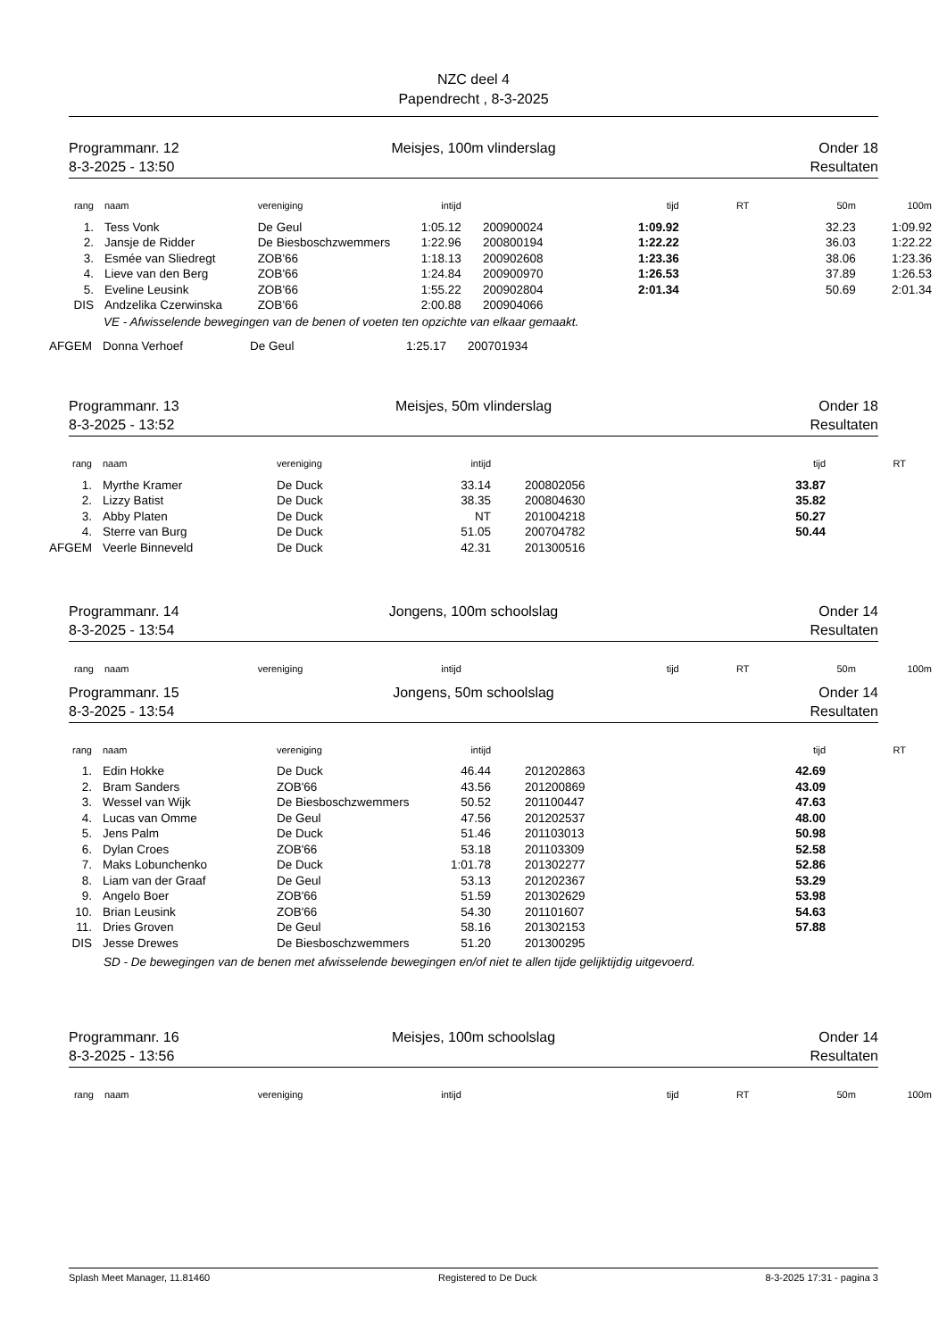NZC deel 4
Papendrecht , 8-3-2025
Programmanr. 12
8-3-2025 - 13:50
Meisjes, 100m vlinderslag
Onder 18
Resultaten
| rang | naam | vereniging | intijd | | tijd | RT | 50m | 100m |
| --- | --- | --- | --- | --- | --- | --- | --- | --- |
| 1. | Tess Vonk | De Geul | 1:05.12 | 200900024 | 1:09.92 | | 32.23 | 1:09.92 |
| 2. | Jansje de Ridder | De Biesboschzwemmers | 1:22.96 | 200800194 | 1:22.22 | | 36.03 | 1:22.22 |
| 3. | Esmée van Sliedregt | ZOB'66 | 1:18.13 | 200902608 | 1:23.36 | | 38.06 | 1:23.36 |
| 4. | Lieve van den Berg | ZOB'66 | 1:24.84 | 200900970 | 1:26.53 | | 37.89 | 1:26.53 |
| 5. | Eveline Leusink | ZOB'66 | 1:55.22 | 200902804 | 2:01.34 | | 50.69 | 2:01.34 |
| DIS | Andzelika Czerwinska | ZOB'66 | 2:00.88 | 200904066 | | | | |
VE - Afwisselende bewegingen van de benen of voeten ten opzichte van elkaar gemaakt.
| AFGEM | Donna Verhoef | De Geul | 1:25.17 | 200701934 |
Programmanr. 13
8-3-2025 - 13:52
Meisjes, 50m vlinderslag
Onder 18
Resultaten
| rang | naam | vereniging | intijd | | tijd | RT |
| --- | --- | --- | --- | --- | --- | --- |
| 1. | Myrthe Kramer | De Duck | 33.14 | 200802056 | 33.87 | |
| 2. | Lizzy Batist | De Duck | 38.35 | 200804630 | 35.82 | |
| 3. | Abby Platen | De Duck | NT | 201004218 | 50.27 | |
| 4. | Sterre van Burg | De Duck | 51.05 | 200704782 | 50.44 | |
| AFGEM | Veerle Binneveld | De Duck | 42.31 | 201300516 | | |
Programmanr. 14
8-3-2025 - 13:54
Jongens, 100m schoolslag
Onder 14
Resultaten
| rang | naam | vereniging | intijd | | tijd | RT | 50m | 100m |
| --- | --- | --- | --- | --- | --- | --- | --- | --- |
Programmanr. 15
8-3-2025 - 13:54
Jongens, 50m schoolslag
Onder 14
Resultaten
| rang | naam | vereniging | intijd | | tijd | RT |
| --- | --- | --- | --- | --- | --- | --- |
| 1. | Edin Hokke | De Duck | 46.44 | 201202863 | 42.69 | |
| 2. | Bram Sanders | ZOB'66 | 43.56 | 201200869 | 43.09 | |
| 3. | Wessel van Wijk | De Biesboschzwemmers | 50.52 | 201100447 | 47.63 | |
| 4. | Lucas van Omme | De Geul | 47.56 | 201202537 | 48.00 | |
| 5. | Jens Palm | De Duck | 51.46 | 201103013 | 50.98 | |
| 6. | Dylan Croes | ZOB'66 | 53.18 | 201103309 | 52.58 | |
| 7. | Maks Lobunchenko | De Duck | 1:01.78 | 201302277 | 52.86 | |
| 8. | Liam van der Graaf | De Geul | 53.13 | 201202367 | 53.29 | |
| 9. | Angelo Boer | ZOB'66 | 51.59 | 201302629 | 53.98 | |
| 10. | Brian Leusink | ZOB'66 | 54.30 | 201101607 | 54.63 | |
| 11. | Dries Groven | De Geul | 58.16 | 201302153 | 57.88 | |
| DIS | Jesse Drewes | De Biesboschzwemmers | 51.20 | 201300295 | | |
SD - De bewegingen van de benen met afwisselende bewegingen en/of niet te allen tijde gelijktijdig uitgevoerd.
Programmanr. 16
8-3-2025 - 13:56
Meisjes, 100m schoolslag
Onder 14
Resultaten
| rang | naam | vereniging | intijd | | tijd | RT | 50m | 100m |
| --- | --- | --- | --- | --- | --- | --- | --- | --- |
Splash Meet Manager, 11.81460 Registered to De Duck 8-3-2025 17:31 - pagina 3